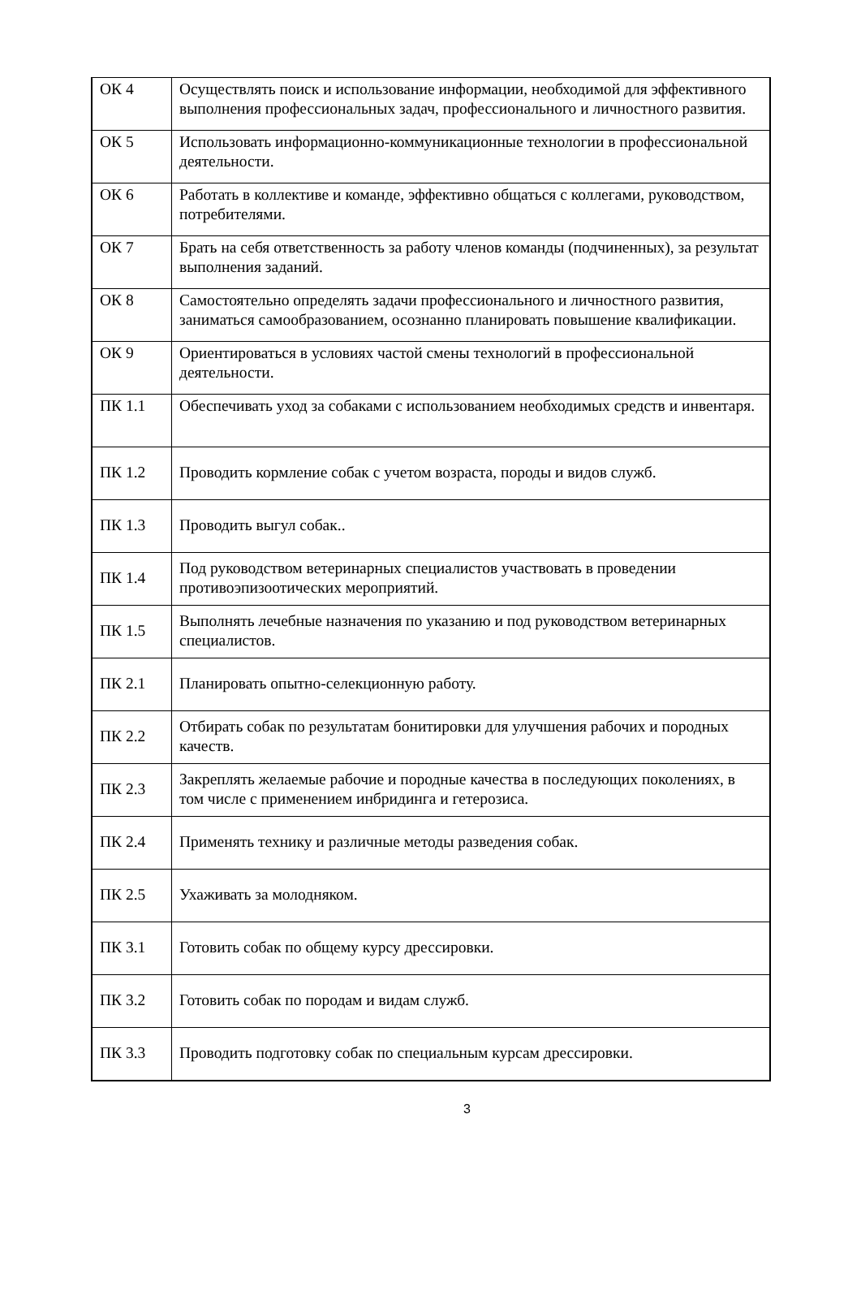| ОК 4 | Осуществлять поиск и использование информации, необходимой для эффективного выполнения профессиональных задач, профессионального и личностного развития. |
| ОК 5 | Использовать информационно-коммуникационные технологии в профессиональной деятельности. |
| ОК 6 | Работать в коллективе и команде, эффективно общаться с коллегами, руководством, потребителями. |
| ОК 7 | Брать на себя ответственность за работу членов команды (подчиненных), за результат выполнения заданий. |
| ОК 8 | Самостоятельно определять задачи профессионального и личностного развития, заниматься самообразованием, осознанно планировать повышение квалификации. |
| ОК 9 | Ориентироваться в условиях частой смены технологий в профессиональной деятельности. |
| ПК 1.1 | Обеспечивать уход за собаками с использованием необходимых средств и инвентаря. |
| ПК 1.2 | Проводить кормление собак с учетом возраста, породы и видов служб. |
| ПК 1.3 | Проводить выгул собак.. |
| ПК 1.4 | Под руководством ветеринарных специалистов участвовать в проведении противоэпизоотических мероприятий. |
| ПК 1.5 | Выполнять лечебные назначения по указанию и под руководством ветеринарных специалистов. |
| ПК 2.1 | Планировать опытно-селекционную работу. |
| ПК 2.2 | Отбирать собак по результатам бонитировки для улучшения рабочих и породных качеств. |
| ПК 2.3 | Закреплять желаемые рабочие и породные качества в последующих поколениях, в том числе с применением инбридинга и гетерозиса. |
| ПК 2.4 | Применять технику и различные методы разведения собак. |
| ПК 2.5 | Ухаживать за молодняком. |
| ПК 3.1 | Готовить собак по общему курсу дрессировки. |
| ПК 3.2 | Готовить собак по породам и видам служб. |
| ПК 3.3 | Проводить подготовку собак по специальным курсам дрессировки. |
3